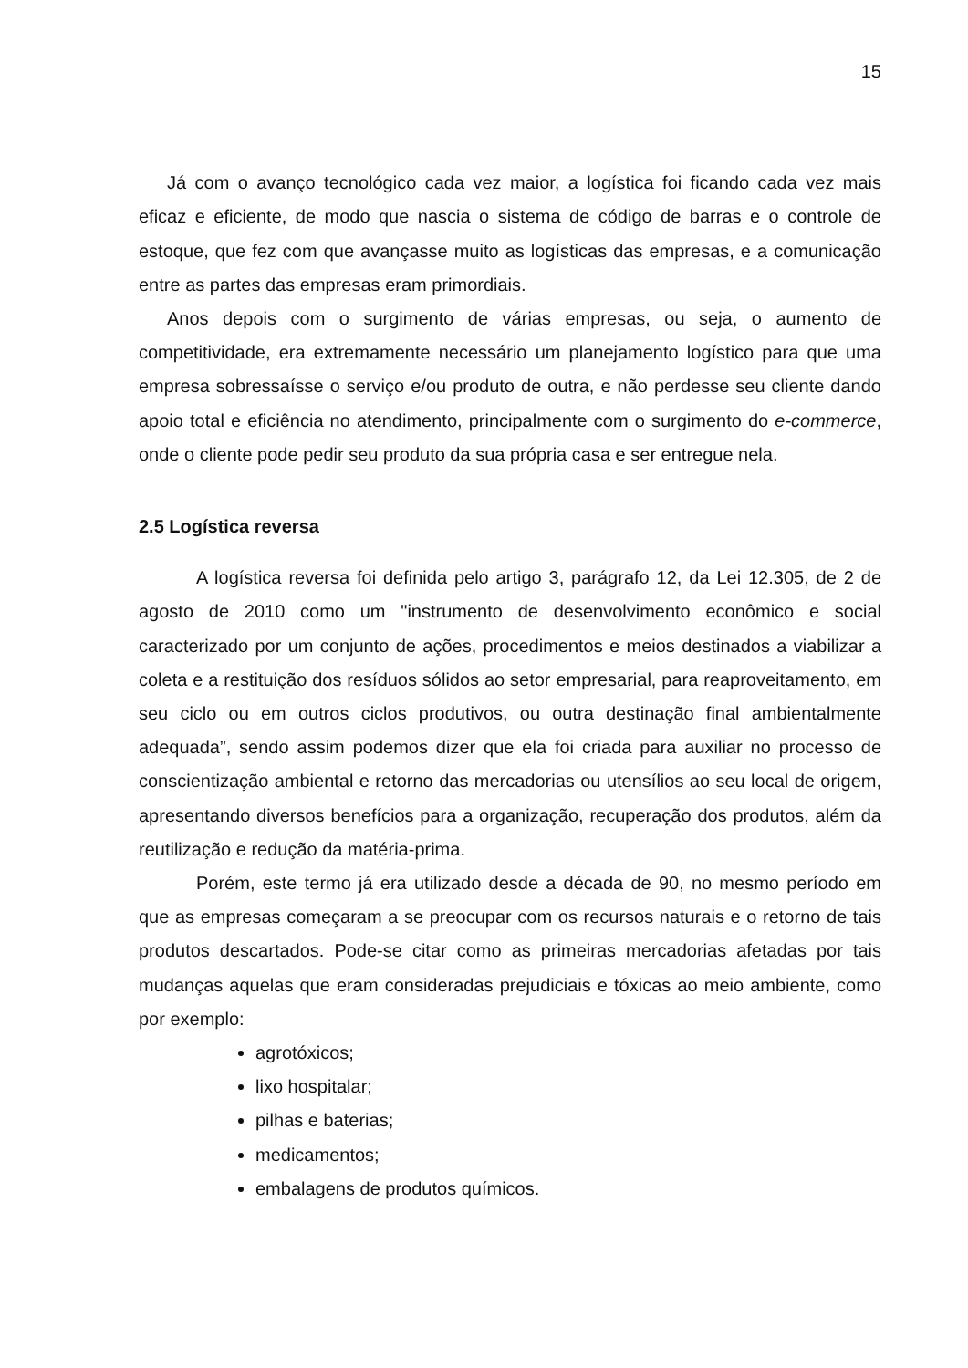15
Já com o avanço tecnológico cada vez maior, a logística foi ficando cada vez mais eficaz e eficiente, de modo que nascia o sistema de código de barras e o controle de estoque, que fez com que avançasse muito as logísticas das empresas, e a comunicação entre as partes das empresas eram primordiais.
Anos depois com o surgimento de várias empresas, ou seja, o aumento de competitividade, era extremamente necessário um planejamento logístico para que uma empresa sobressaísse o serviço e/ou produto de outra, e não perdesse seu cliente dando apoio total e eficiência no atendimento, principalmente com o surgimento do e-commerce, onde o cliente pode pedir seu produto da sua própria casa e ser entregue nela.
2.5 Logística reversa
A logística reversa foi definida pelo artigo 3, parágrafo 12, da Lei 12.305, de 2 de agosto de 2010 como um "instrumento de desenvolvimento econômico e social caracterizado por um conjunto de ações, procedimentos e meios destinados a viabilizar a coleta e a restituição dos resíduos sólidos ao setor empresarial, para reaproveitamento, em seu ciclo ou em outros ciclos produtivos, ou outra destinação final ambientalmente adequada”, sendo assim podemos dizer que ela foi criada para auxiliar no processo de conscientização ambiental e retorno das mercadorias ou utensílios ao seu local de origem, apresentando diversos benefícios para a organização, recuperação dos produtos, além da reutilização e redução da matéria-prima.
Porém, este termo já era utilizado desde a década de 90, no mesmo período em que as empresas começaram a se preocupar com os recursos naturais e o retorno de tais produtos descartados. Pode-se citar como as primeiras mercadorias afetadas por tais mudanças aquelas que eram consideradas prejudiciais e tóxicas ao meio ambiente, como por exemplo:
agrotóxicos;
lixo hospitalar;
pilhas e baterias;
medicamentos;
embalagens de produtos químicos.